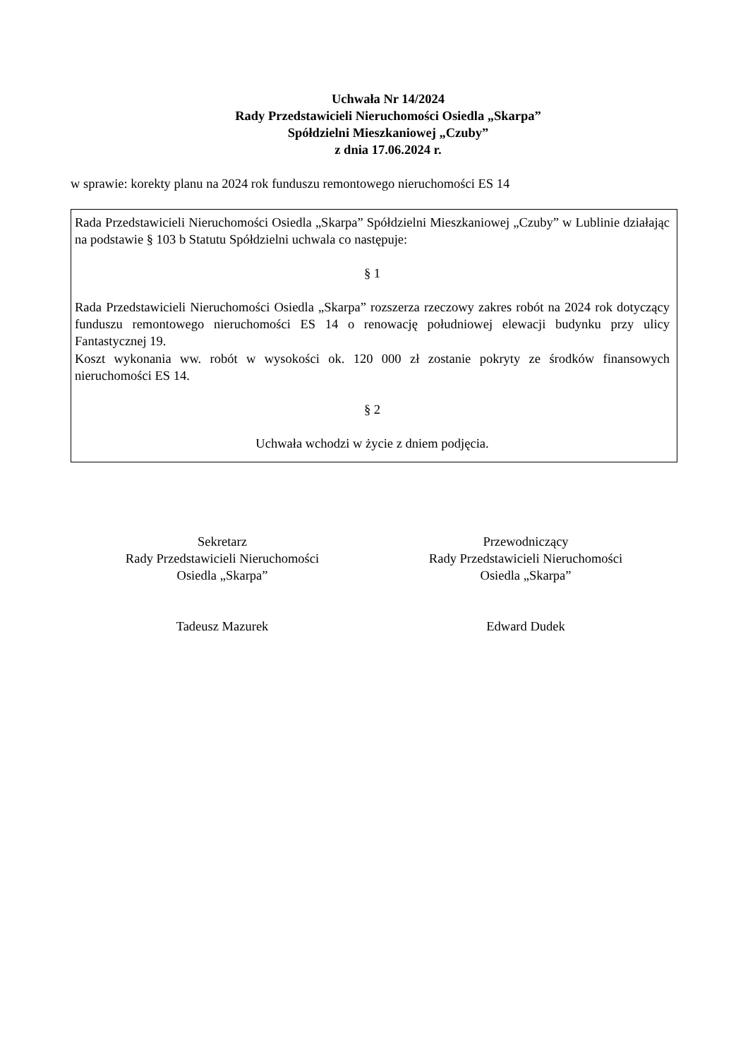Uchwała Nr 14/2024
Rady Przedstawicieli Nieruchomości Osiedla „Skarpa”
Spółdzielni Mieszkaniowej „Czuby”
z dnia 17.06.2024 r.
w sprawie: korekty planu na 2024 rok funduszu remontowego nieruchomości ES 14
Rada Przedstawicieli Nieruchomości Osiedla „Skarpa” Spółdzielni Mieszkaniowej „Czuby” w Lublinie działając na podstawie § 103 b Statutu Spółdzielni uchwala co następuje:
§ 1
Rada Przedstawicieli Nieruchomości Osiedla „Skarpa” rozszerza rzeczowy zakres robót na 2024 rok dotyczący funduszu remontowego nieruchomości ES 14 o renowację południowej elewacji budynku przy ulicy Fantastycznej 19.
Koszt wykonania ww. robót w wysokości ok. 120 000 zł zostanie pokryty ze środków finansowych nieruchomości ES 14.
§ 2
Uchwała wchodzi w życie z dniem podjęcia.
Sekretarz
Rady Przedstawicieli Nieruchomości
Osiedla „Skarpa”
Tadeusz Mazurek
Przewodniczący
Rady Przedstawicieli Nieruchomości
Osiedla „Skarpa”
Edward Dudek